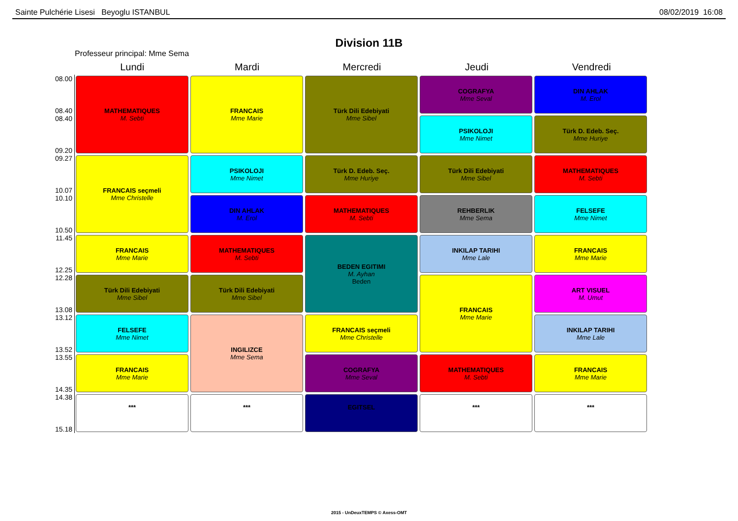Sainte Pulchérie Lisesi Beyoglu ISTANBUL 08/02/2019 16:08
Division 11B
Professeur principal: Mme Sema
Lundi Mardi Mercredi Jeudi Vendredi
08.00
08.40
MATHEMATIQUES
M. Sebti
FRANCAIS
Mme Marie
Türk Dili Edebiyati
Mme Sibel
COGRAFYA
Mme Seval
DIN AHLAK
M. Erol
08.40
09.20
PSIKOLOJI
Mme Nimet
Türk D. Edeb. Seç.
Mme Huriye
09.27
10.07
FRANCAIS seçmeli
Mme Christelle
PSIKOLOJI
Mme Nimet
Türk D. Edeb. Seç.
Mme Huriye
Türk Dili Edebiyati
Mme Sibel
MATHEMATIQUES
M. Sebti
10.10
10.50
DIN AHLAK
M. Erol
MATHEMATIQUES
M. Sebti
REHBERLIK
Mme Sema
FELSEFE
Mme Nimet
11.45
12.25
FRANCAIS
Mme Marie
MATHEMATIQUES
M. Sebti
BEDEN EGITIMI
M. Ayhan
Beden
INKILAP TARIHI
Mme Lale
FRANCAIS
Mme Marie
12.28
13.08
Türk Dili Edebiyati
Mme Sibel
Türk Dili Edebiyati
Mme Sibel
FRANCAIS
Mme Marie
ART VISUEL
M. Umut
13.12
13.52
FELSEFE
Mme Nimet
INGILIZCE
Mme Sema
FRANCAIS seçmeli
Mme Christelle
INKILAP TARIHI
Mme Lale
13.55
14.35
FRANCAIS
Mme Marie
COGRAFYA
Mme Seval
MATHEMATIQUES
M. Sebti
FRANCAIS
Mme Marie
14.38
15.18
***
***
EGITSEL
***
***
2015 - UnDeuxTEMPS © Axess-OMT